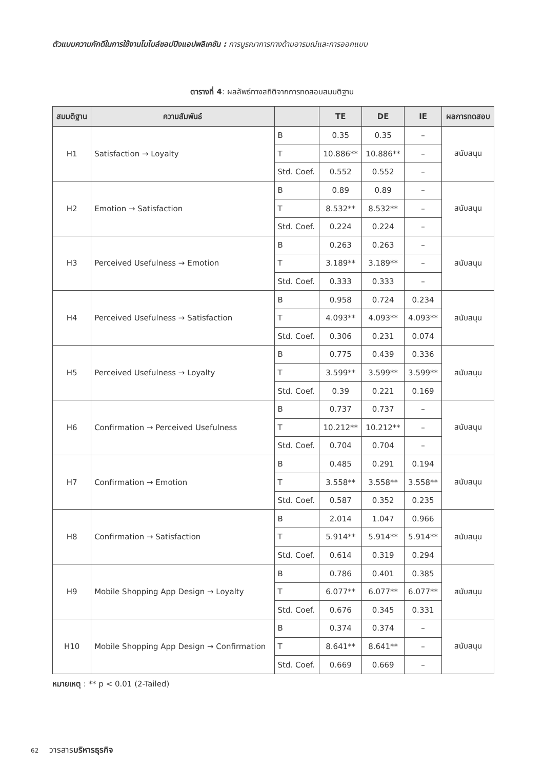ตัวแบบความภักดีในการใช้งานโมไบล์ชอปปิงแอปพลิเคชัน : การบูรณาการทางด้านอารมณ์และการออกแบบ
ตารางที่ 4: ผลลัพธ์ทางสถิติจากการทดสอบสมมติฐาน
| สมมติฐาน | ความสัมพันธ์ | | TE | DE | IE | ผลการทดสอบ |
| --- | --- | --- | --- | --- | --- | --- |
| H1 | Satisfaction → Loyalty | B | 0.35 | 0.35 | – | สนับสนุน |
| | | T | 10.886** | 10.886** | – | |
| | | Std. Coef. | 0.552 | 0.552 | – | |
| H2 | Emotion → Satisfaction | B | 0.89 | 0.89 | – | สนับสนุน |
| | | T | 8.532** | 8.532** | – | |
| | | Std. Coef. | 0.224 | 0.224 | – | |
| H3 | Perceived Usefulness → Emotion | B | 0.263 | 0.263 | – | สนับสนุน |
| | | T | 3.189** | 3.189** | – | |
| | | Std. Coef. | 0.333 | 0.333 | – | |
| H4 | Perceived Usefulness → Satisfaction | B | 0.958 | 0.724 | 0.234 | สนับสนุน |
| | | T | 4.093** | 4.093** | 4.093** | |
| | | Std. Coef. | 0.306 | 0.231 | 0.074 | |
| H5 | Perceived Usefulness → Loyalty | B | 0.775 | 0.439 | 0.336 | สนับสนุน |
| | | T | 3.599** | 3.599** | 3.599** | |
| | | Std. Coef. | 0.39 | 0.221 | 0.169 | |
| H6 | Confirmation → Perceived Usefulness | B | 0.737 | 0.737 | – | สนับสนุน |
| | | T | 10.212** | 10.212** | – | |
| | | Std. Coef. | 0.704 | 0.704 | – | |
| H7 | Confirmation → Emotion | B | 0.485 | 0.291 | 0.194 | สนับสนุน |
| | | T | 3.558** | 3.558** | 3.558** | |
| | | Std. Coef. | 0.587 | 0.352 | 0.235 | |
| H8 | Confirmation → Satisfaction | B | 2.014 | 1.047 | 0.966 | สนับสนุน |
| | | T | 5.914** | 5.914** | 5.914** | |
| | | Std. Coef. | 0.614 | 0.319 | 0.294 | |
| H9 | Mobile Shopping App Design → Loyalty | B | 0.786 | 0.401 | 0.385 | สนับสนุน |
| | | T | 6.077** | 6.077** | 6.077** | |
| | | Std. Coef. | 0.676 | 0.345 | 0.331 | |
| H10 | Mobile Shopping App Design → Confirmation | B | 0.374 | 0.374 | – | สนับสนุน |
| | | T | 8.641** | 8.641** | – | |
| | | Std. Coef. | 0.669 | 0.669 | – | |
หมายเหตุ : ** p < 0.01 (2-Tailed)
62 วารสารบริหารธุรกิจ